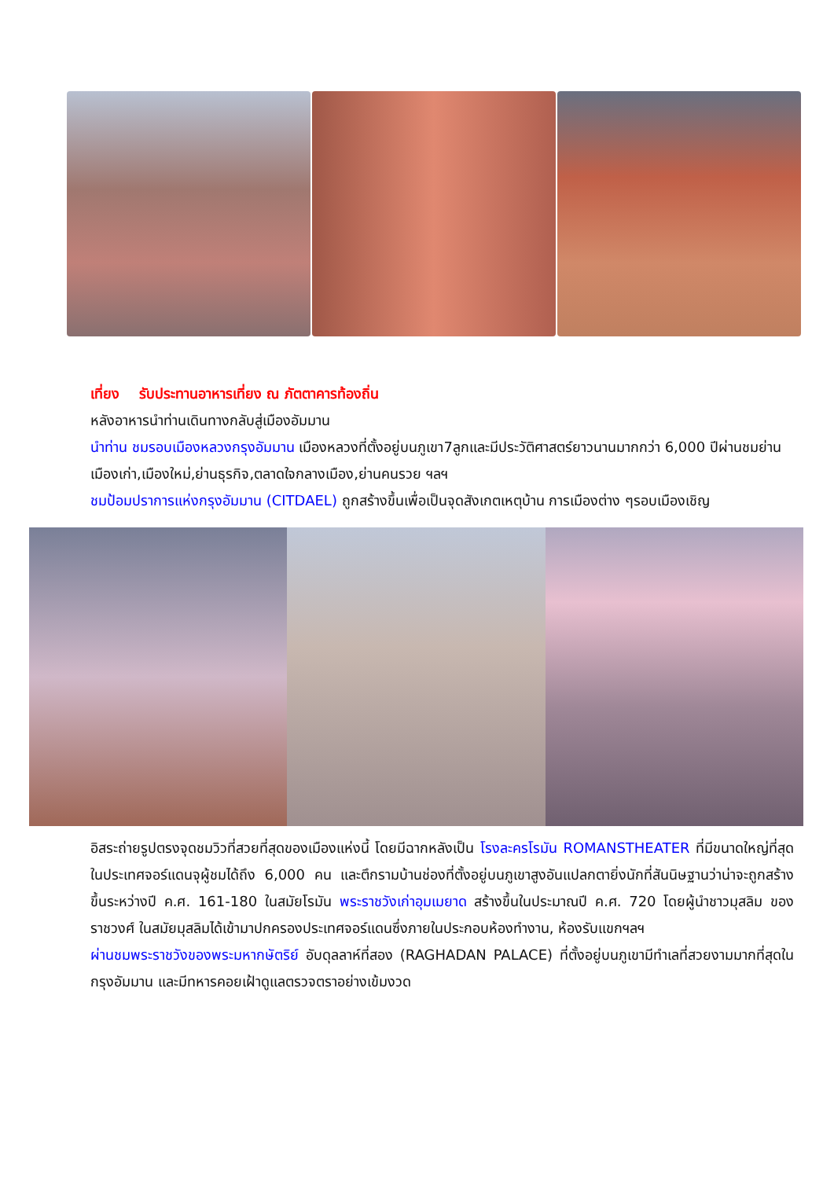เที่ยง รับประทานอาหารเที่ยง ณ ภัตตาคารท้องถิ่น
หลังอาหารนำท่านเดินทางกลับสู่เมืองอัมมาน
นำท่าน ชมรอบเมืองหลวงกรุงอัมมาน เมืองหลวงที่ตั้งอยู่บนภูเขา7ลูกและมีประวัติศาสตร์ยาวนานมากกว่า 6,000 ปีผ่านชมย่านเมืองเก่า,เมืองใหม่,ย่านธุรกิจ,ตลาดใจกลางเมือง,ย่านคนรวย ฯลฯ
ชมป้อมปราการแห่งกรุงอัมมาน (CITDAEL) ถูกสร้างขึ้นเพื่อเป็นจุดสังเกตเหตุบ้าน การเมืองต่าง ๆรอบเมืองเชิญ
อิสระถ่ายรูปตรงจุดชมวิวที่สวยที่สุดของเมืองแห่งนี้ โดยมีฉากหลังเป็น โรงละครโรมัน ROMANSTHEATER ที่มีขนาดใหญ่ที่สุดในประเทศจอร์แดนจุผู้ชมได้ถึง 6,000 คน และตึกรามบ้านช่องที่ตั้งอยู่บนภูเขาสูงอันแปลกตายิ่งนักที่สันนิษฐานว่าน่าจะถูกสร้างขึ้นระหว่างปี ค.ศ. 161-180 ในสมัยโรมัน พระราชวังเก่าอุมเมยาด สร้างขึ้นในประมาณปี ค.ศ. 720 โดยผู้นำชาวมุสลิม ของราชวงศ์ ในสมัยมุสลิมได้เข้ามาปกครองประเทศจอร์แดนซึ่งภายในประกอบห้องทำงาน, ห้องรับแขกฯลฯ
ผ่านชมพระราชวังของพระมหากษัตริย์ อับดุลลาห์ที่สอง (RAGHADAN PALACE) ที่ตั้งอยู่บนภูเขามีทำเลที่สวยงามมากที่สุดในกรุงอัมมาน และมีทหารคอยเฝ้าดูแลตรวจตราอย่างเข้มงวด